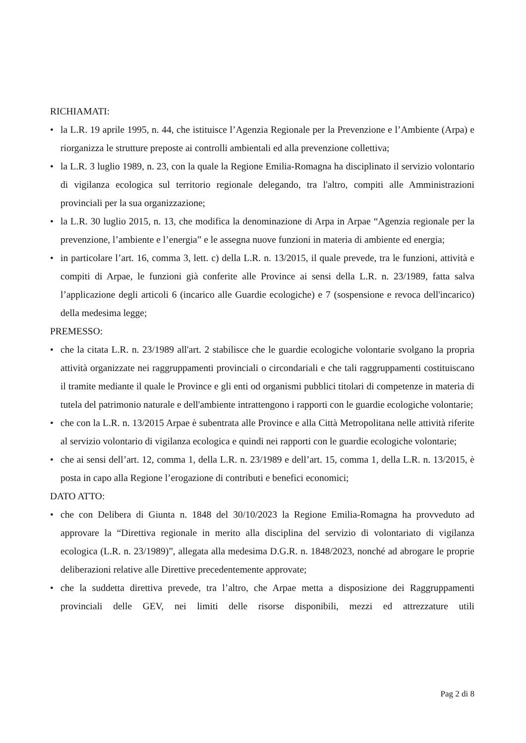RICHIAMATI:
• la L.R. 19 aprile 1995, n. 44, che istituisce l’Agenzia Regionale per la Prevenzione e l’Ambiente (Arpa) e riorganizza le strutture preposte ai controlli ambientali ed alla prevenzione collettiva;
• la L.R. 3 luglio 1989, n. 23, con la quale la Regione Emilia-Romagna ha disciplinato il servizio volontario di vigilanza ecologica sul territorio regionale delegando, tra l'altro, compiti alle Amministrazioni provinciali per la sua organizzazione;
• la L.R. 30 luglio 2015, n. 13, che modifica la denominazione di Arpa in Arpae “Agenzia regionale per la prevenzione, l’ambiente e l’energia” e le assegna nuove funzioni in materia di ambiente ed energia;
• in particolare l’art. 16, comma 3, lett. c) della L.R. n. 13/2015, il quale prevede, tra le funzioni, attività e compiti di Arpae, le funzioni già conferite alle Province ai sensi della L.R. n. 23/1989, fatta salva l’applicazione degli articoli 6 (incarico alle Guardie ecologiche) e 7 (sospensione e revoca dell'incarico) della medesima legge;
PREMESSO:
• che la citata L.R. n. 23/1989 all'art. 2 stabilisce che le guardie ecologiche volontarie svolgano la propria attività organizzate nei raggruppamenti provinciali o circondariali e che tali raggruppamenti costituiscano il tramite mediante il quale le Province e gli enti od organismi pubblici titolari di competenze in materia di tutela del patrimonio naturale e dell'ambiente intrattengono i rapporti con le guardie ecologiche volontarie;
• che con la L.R. n. 13/2015 Arpae è subentrata alle Province e alla Città Metropolitana nelle attività riferite al servizio volontario di vigilanza ecologica e quindi nei rapporti con le guardie ecologiche volontarie;
• che ai sensi dell’art. 12, comma 1, della L.R. n. 23/1989 e dell’art. 15, comma 1, della L.R. n. 13/2015, è posta in capo alla Regione l’erogazione di contributi e benefici economici;
DATO ATTO:
• che con Delibera di Giunta n. 1848 del 30/10/2023 la Regione Emilia-Romagna ha provveduto ad approvare la “Direttiva regionale in merito alla disciplina del servizio di volontariato di vigilanza ecologica (L.R. n. 23/1989)”, allegata alla medesima D.G.R. n. 1848/2023, nonché ad abrogare le proprie deliberazioni relative alle Direttive precedentemente approvate;
• che la suddetta direttiva prevede, tra l’altro, che Arpae metta a disposizione dei Raggruppamenti provinciali delle GEV, nei limiti delle risorse disponibili, mezzi ed attrezzature utili
Pag 2 di 8